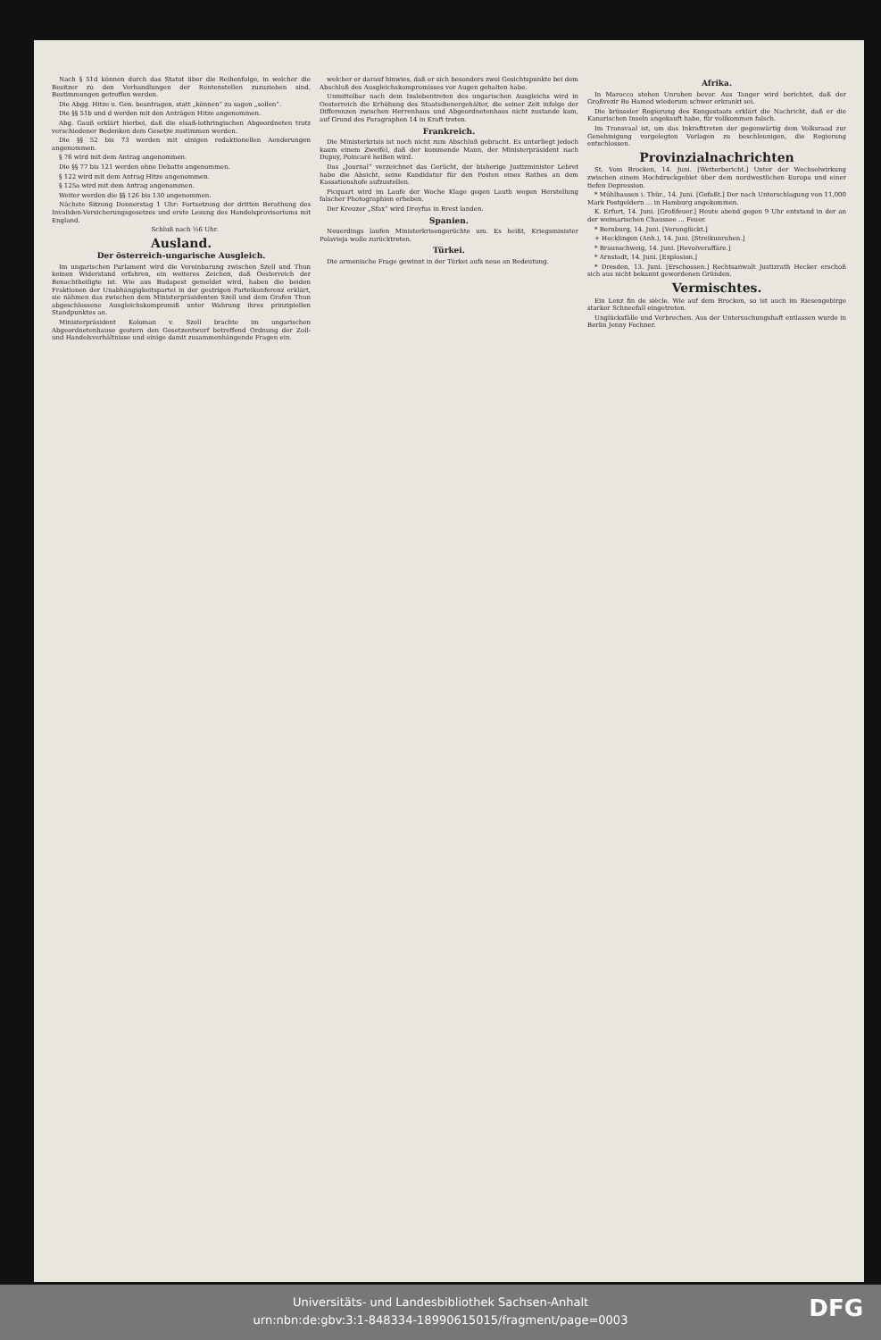Nach § 51d können durch das Statut über die Reihenfolge, in welcher die Besitzer zu den Verhandlungen der Rentenstellen zuzuziehen sind, Bestimmungen getroffen werden.
Die Abgg. Hitze u. Gen. beantragen, statt „können“ zu sagen „sollen“.
Die §§ 51b und d werden mit den Anträgen Hitze angenommen.
Abg. Gauß erklärt hierbei, daß die elsaß-lothringischen Abgeordneten trotz verschiedener Bedenken dem Gesetze zustimmen werden.
Die §§ 52 bis 73 werden mit einigen redaktionellen Aenderungen angenommen.
§ 76 wird mit dem Antrag angenommen.
Die §§ 77 bis 121 werden ohne Debatte angenommen.
§ 122 wird mit dem Antrag Hitze angenommen.
§ 125a wird mit dem Antrag angenommen.
Weiter werden die §§ 126 bis 130 angenommen.
Nächste Sitzung Donnerstag 1 Uhr: Fortsetzung der dritten Berathung des Invaliden-Versicherungsgesetzes und erste Lesung des Handelsprovisoriums mit England.
Schluß nach ½6 Uhr.
Ausland.
Der österreich-ungarische Ausgleich.
Im ungarischen Parlament wird die Vereinbarung zwischen Szell und Thun keinen Widerstand erfahren, ein weiteres Zeichen, daß Oesterreich der Benachtheiligte ist. Wie aus Budapest gemeldet wird, haben die beiden Fraktionen der Unabhängigkeitspartei in der gestrigen Parteikonferenz erklärt, sie nähmen das zwischen dem Ministerpräsidenten Szell und dem Grafen Thun abgeschlossene Ausgleichskompromiß unter Wahrung ihres prinzipiellen Standpunktes an.
Ministerpräsident Koloman v. Szell brachte im ungarischen Abgeordnetenhause gestern den Gesetzentwurf betreffend Ordnung der Zoll- und Handelsverhältnisse und einige damit zusammenhängende Fragen ein.
welcher er darauf hinwies, daß er sich besonders zwei Gesichtspunkte bei dem Abschluß des Ausgleichskompromisses vor Augen gehalten habe.
Unmittelbar nach dem Inslebentreten des ungarischen Ausgleichs wird in Oesterreich die Erhöhung des Staatsdienergehälter, die seiner Zeit infolge der Differenzen zwischen Herrenhaus und Abgeordnetenhaus nicht zustande kam, auf Grund des Paragraphen 14 in Kraft treten.
Frankreich.
Die Ministerkrisis ist noch nicht zum Abschluß gebracht. Es unterliegt jedoch kaum einem Zweifel, daß der kommende Mann, der Ministerpräsident nach Dupuy, Poincaré heißen wird.
Das „Journal“ verzeichnet das Gerücht, der bisherige Justizminister Lebret habe die Absicht, seine Kandidatur für den Posten eines Rathes an dem Kassationshofe aufzustellen.
Picquart wird im Laufe der Woche Klage gegen Lauth wegen Herstellung falscher Photographien erheben.
Der Kreuzer „Sfax“ wird Dreyfus in Brest landen.
Spanien.
Neuerdings laufen Ministerkrisengerüchte um. Es heißt, Kriegsminister Polavieja wolle zurücktreten.
Türkei.
Die armenische Frage gewinnt in der Türkei aufs neue an Bedeutung.
Afrika.
In Marocco stehen Unruhen bevor. Aus Tanger wird berichtet, daß der Großvezir Bo Hamed wiederum schwer erkrankt sei.
Die brüsseler Regierung des Kongostaats erklärt die Nachricht, daß er die Kanarischen Inseln angekauft habe, für vollkommen falsch.
Im Transvaal ist, um das Inkrafttreten der gegenwärtig dem Volksraad zur Genehmigung vorgelegten Vorlagen zu beschleunigen, die Regierung entschlossen.
Provinzialnachrichten
St. Vom Brocken, 14. Juni. [Wetterbericht.] Unter der Wechselwirkung zwischen einem Hochdruckgebiet über dem nordwestlichen Europa und einer tiefen Depression.
* Mühlhausen i. Thür., 14. Juni. [Gefaßt.] Der nach Unterschlagung von 11,000 Mark Postgeldern ... in Hamburg angekommen.
K. Erfurt, 14. Juni. [Großfeuer.] Heute abend gegen 9 Uhr entstand in der an der weimarischen Chaussee ... Feuer.
* Bernburg, 14. Juni. [Verunglückt.]
+ Hecklingen (Anh.), 14. Juni. [Streikunruhen.]
* Braunschweig, 14. Juni. [Revolveraffäre.]
* Arnstadt, 14. Juni. [Explosion.]
* Dresden, 13. Juni. [Erschossen.] Rechtsanwalt Justizrath Hecker erschoß sich aus nicht bekannt gewordenen Gründen.
Vermischtes.
Ein Lenz fin de siècle. Wie auf dem Brocken, so ist auch im Riesengebirge starker Schneefall eingetreten.
Unglücksfälle und Verbrechen. Aus der Untersuchungshaft entlassen wurde in Berlin Jenny Fechner.
Universitäts- und Landesbibliothek Sachsen-Anhalt
urn:nbn:de:gbv:3:1-848334-18990615015/fragment/page=0003
DFG